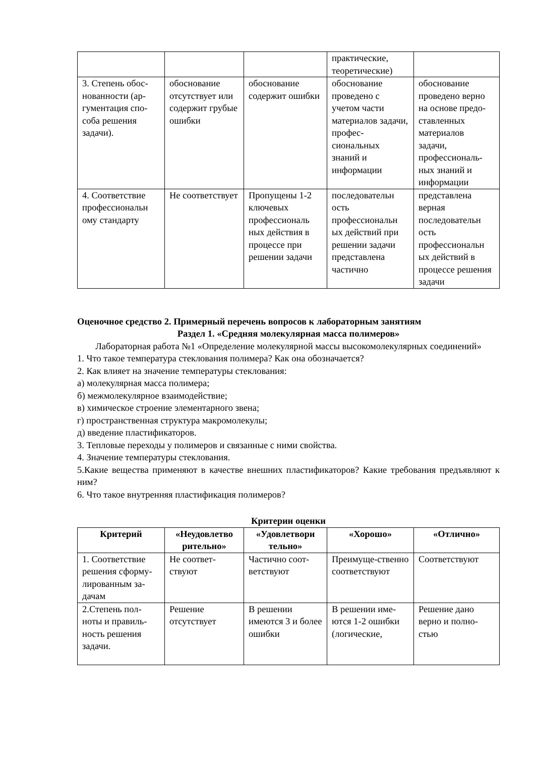| | | | практические, теоретические) | |
| 3. Степень обос-нованности (ар-гументация спо-соба решения задачи). | обоснование отсутствует или содержит грубые ошибки | обоснование содержит ошибки | обоснование проведено с учетом части материалов задачи, профес-сиональных знаний и информации | обоснование проведено верно на основе предо-ставленных материалов задачи, профессиональ-ных знаний и информации |
| 4. Соответствие профессиональн ому стандарту | Не соответствует | Пропущены 1-2 ключевых профессиональ ных действия в процессе при решении задачи | последовательн ость профессиональн ых действий при решении задачи представлена частично | представлена верная последовательн ость профессиональн ых действий в процессе решения задачи |
Оценочное средство 2. Примерный перечень вопросов к лабораторным занятиям
Раздел 1. «Средняя молекулярная масса полимеров»
Лабораторная работа №1 «Определение молекулярной массы высокомолекулярных соединений»
1. Что такое температура стеклования полимера? Как она обозначается?
2. Как влияет на значение температуры стеклования:
а) молекулярная масса полимера;
б) межмолекулярное взаимодействие;
в) химическое строение элементарного звена;
г) пространственная структура макромолекулы;
д) введение пластификаторов.
3. Тепловые переходы у полимеров и связанные с ними свойства.
4. Значение температуры стеклования.
5.Какие вещества применяют в качестве внешних пластификаторов? Какие требования предъявляют к ним?
6. Что такое внутренняя пластификация полимеров?
Критерии оценки
| Критерий | «Неудовлетво рительно» | «Удовлетвори тельно» | «Хорошо» | «Отлично» |
| --- | --- | --- | --- | --- |
| 1. Соответствие решения сформу-лированным за-дачам | Не соответ-ствуют | Частично соот-ветствуют | Преимуще-ственно соответствуют | Соответствуют |
| 2.Степень пол-ноты и правиль-ность решения задачи. | Решение отсутствует | В решении имеются 3 и более ошибки | В решении име-ются 1-2 ошибки (логические, | Решение дано верно и полно-стью |